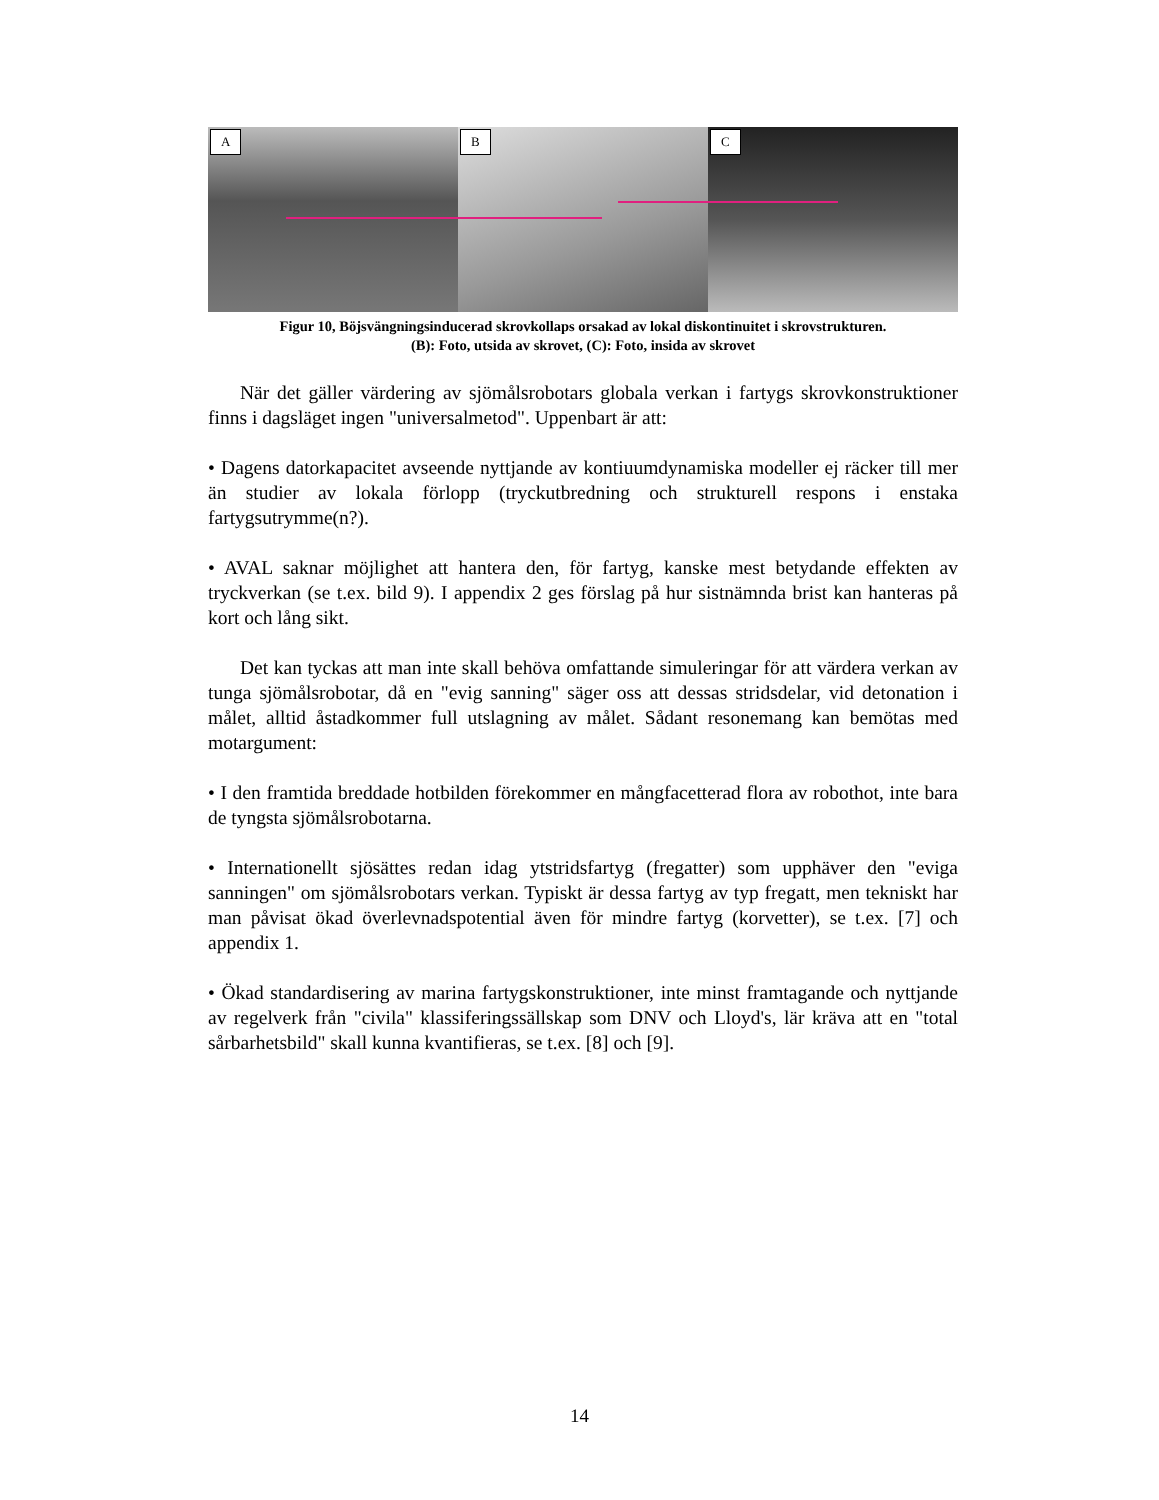A
B
C
Figur 10, Böjsvängningsinducerad skrovkollaps orsakad av lokal diskontinuitet i skrovstrukturen.
(B): Foto, utsida av skrovet, (C): Foto, insida av skrovet
När det gäller värdering av sjömålsrobotars globala verkan i fartygs skrovkonstruktioner finns i dagsläget ingen "universalmetod". Uppenbart är att:
• Dagens datorkapacitet avseende nyttjande av kontiuumdynamiska modeller ej räcker till mer än studier av lokala förlopp (tryckutbredning och strukturell respons i enstaka fartygsutrymme(n?).
• AVAL saknar möjlighet att hantera den, för fartyg, kanske mest betydande effekten av tryckverkan (se t.ex. bild 9). I appendix 2 ges förslag på hur sistnämnda brist kan hanteras på kort och lång sikt.
Det kan tyckas att man inte skall behöva omfattande simuleringar för att värdera verkan av tunga sjömålsrobotar, då en "evig sanning" säger oss att dessas stridsdelar, vid detonation i målet, alltid åstadkommer full utslagning av målet. Sådant resonemang kan bemötas med motargument:
• I den framtida breddade hotbilden förekommer en mångfacetterad flora av robothot, inte bara de tyngsta sjömålsrobotarna.
• Internationellt sjösättes redan idag ytstridsfartyg (fregatter) som upphäver den "eviga sanningen" om sjömålsrobotars verkan. Typiskt är dessa fartyg av typ fregatt, men tekniskt har man påvisat ökad överlevnadspotential även för mindre fartyg (korvetter), se t.ex. [7] och appendix 1.
• Ökad standardisering av marina fartygskonstruktioner, inte minst framtagande och nyttjande av regelverk från "civila" klassiferingssällskap som DNV och Lloyd's, lär kräva att en "total sårbarhetsbild" skall kunna kvantifieras, se t.ex. [8] och [9].
14